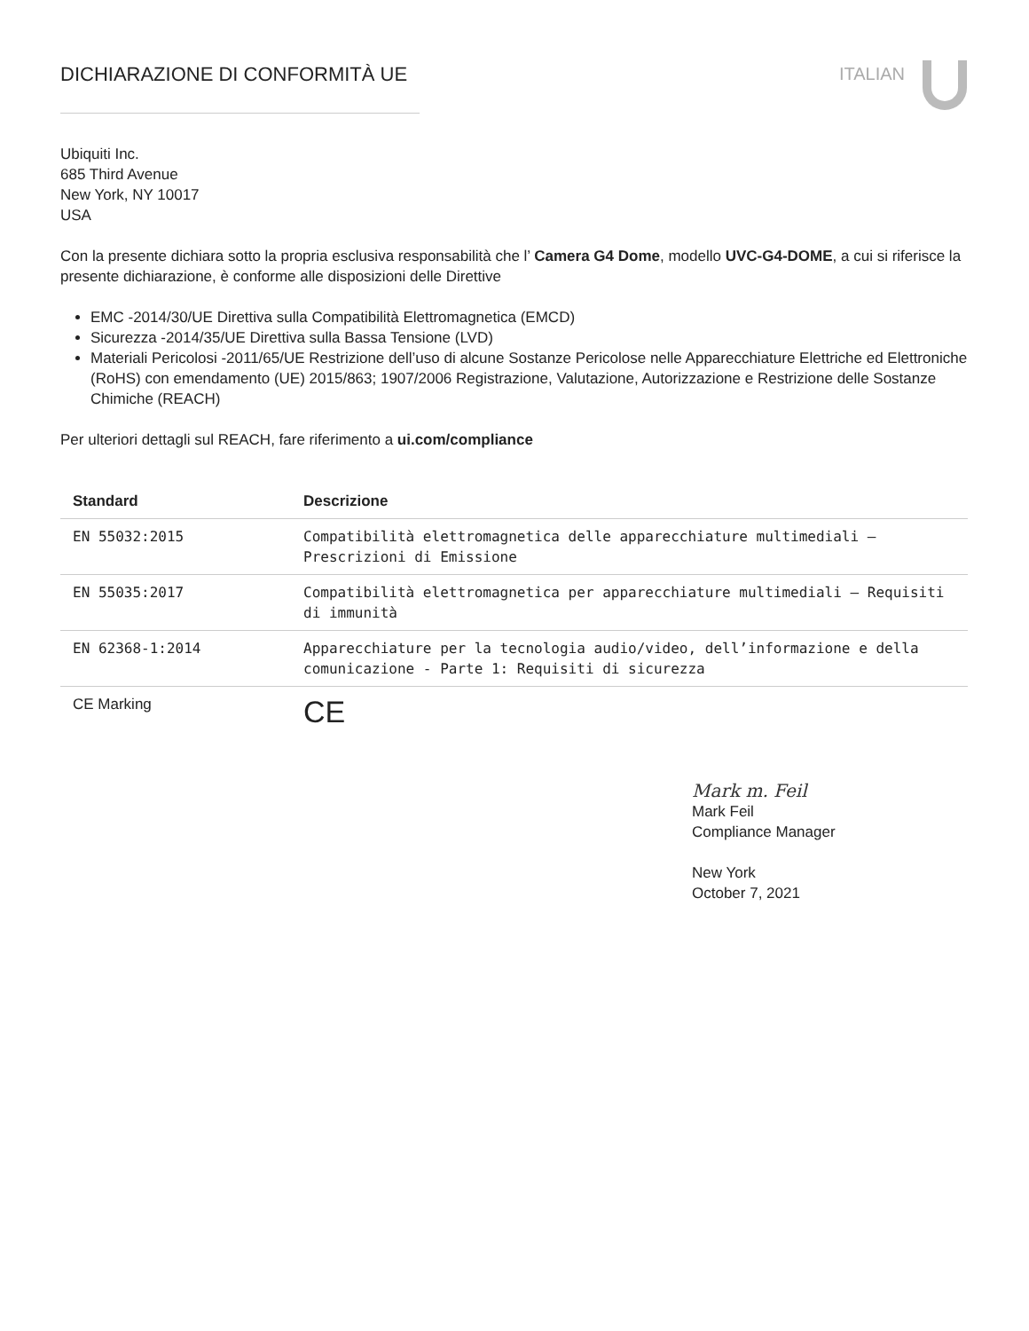DICHIARAZIONE DI CONFORMITÀ UE ITALIAN
Ubiquiti Inc.
685 Third Avenue
New York, NY 10017
USA
Con la presente dichiara sotto la propria esclusiva responsabilità che l’ Camera G4 Dome, modello UVC-G4-DOME, a cui si riferisce la presente dichiarazione, è conforme alle disposizioni delle Direttive
EMC -2014/30/UE Direttiva sulla Compatibilità Elettromagnetica (EMCD)
Sicurezza -2014/35/UE Direttiva sulla Bassa Tensione (LVD)
Materiali Pericolosi -2011/65/UE Restrizione dell’uso di alcune Sostanze Pericolose nelle Apparecchiature Elettriche ed Elettroniche (RoHS) con emendamento (UE) 2015/863; 1907/2006 Registrazione, Valutazione, Autorizzazione e Restrizione delle Sostanze Chimiche (REACH)
Per ulteriori dettagli sul REACH, fare riferimento a ui.com/compliance
| Standard | Descrizione |
| --- | --- |
| EN 55032:2015 | Compatibilità elettromagnetica delle apparecchiature multimediali — Prescrizioni di Emissione |
| EN 55035:2017 | Compatibilità elettromagnetica per apparecchiature multimediali — Requisiti di immunità |
| EN 62368-1:2014 | Apparecchiature per la tecnologia audio/video, dell’informazione e della comunicazione - Parte 1: Requisiti di sicurezza |
| CE Marking | CE |
Mark m. Feil
Mark Feil
Compliance Manager
New York
October 7, 2021